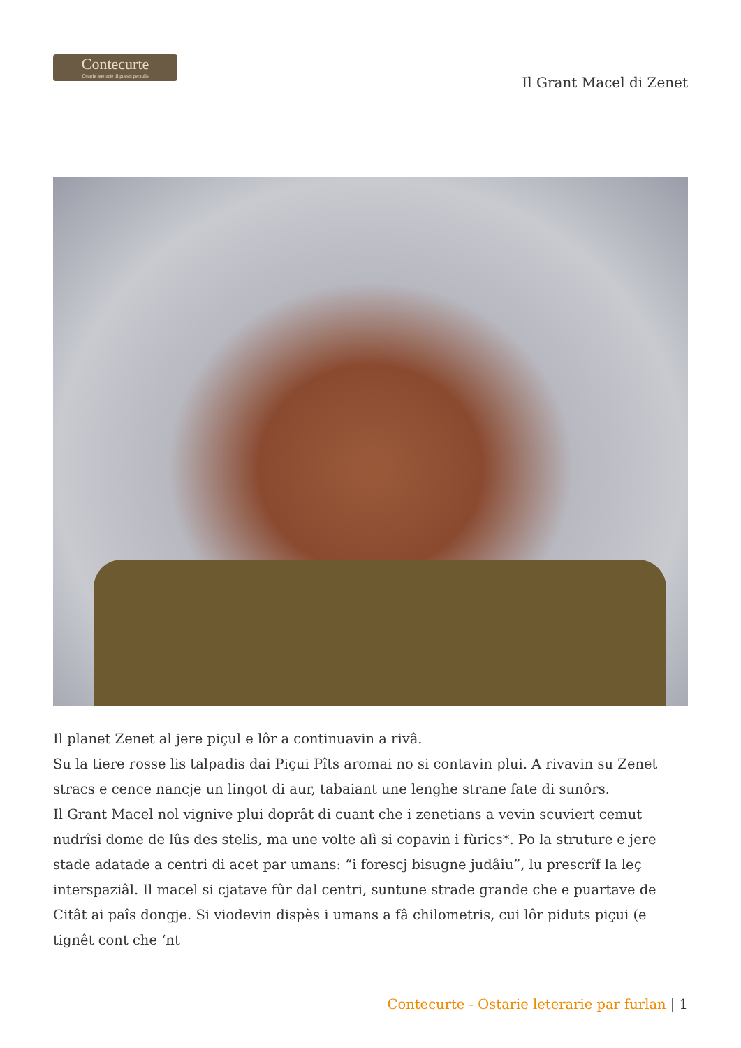Contecurte
Ostarie leterarie di poesis peraulis
Il Grant Macel di Zenet
Il planet Zenet al jere piçul e lôr a continuavin a rivâ.
Su la tiere rosse lis talpadis dai Piçui Pîts aromai no si contavin plui. A rivavin su Zenet stracs e cence nancje un lingot di aur, tabaiant une lenghe strane fate di sunôrs.
Il Grant Macel nol vignive plui doprât di cuant che i zenetians a vevin scuviert cemut nudrîsi dome de lûs des stelis, ma une volte alì si copavin i fùrics*. Po la struture e jere stade adatade a centri di acet par umans: “i forescj bisugne judâiu”, lu prescrîf la leç interspaziâl. Il macel si cjatave fûr dal centri, suntune strade grande che e puartave de Citât ai paîs dongje. Si viodevin dispès i umans a fâ chilometris, cui lôr piduts piçui (e tignêt cont che ‘nt
Contecurte - Ostarie leterarie par furlan | 1